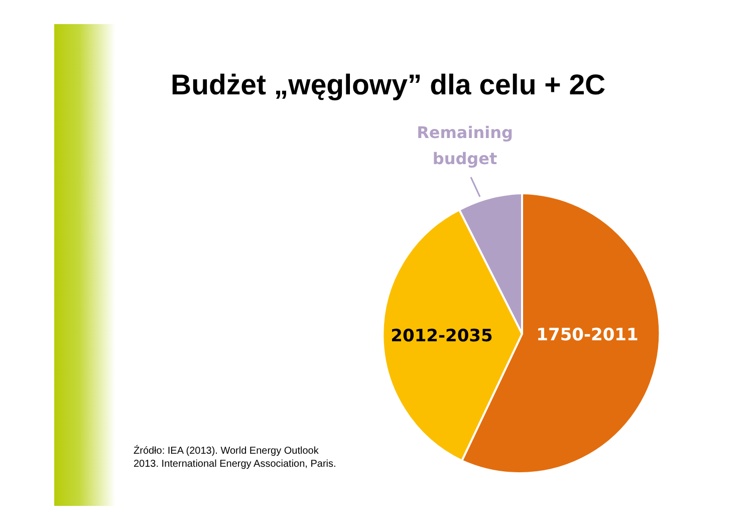Budżet „węglowy” dla celu + 2C
Remaining
budget
2012-2035
1750-2011
Źródło: IEA (2013). World Energy Outlook
2013. International Energy Association, Paris.